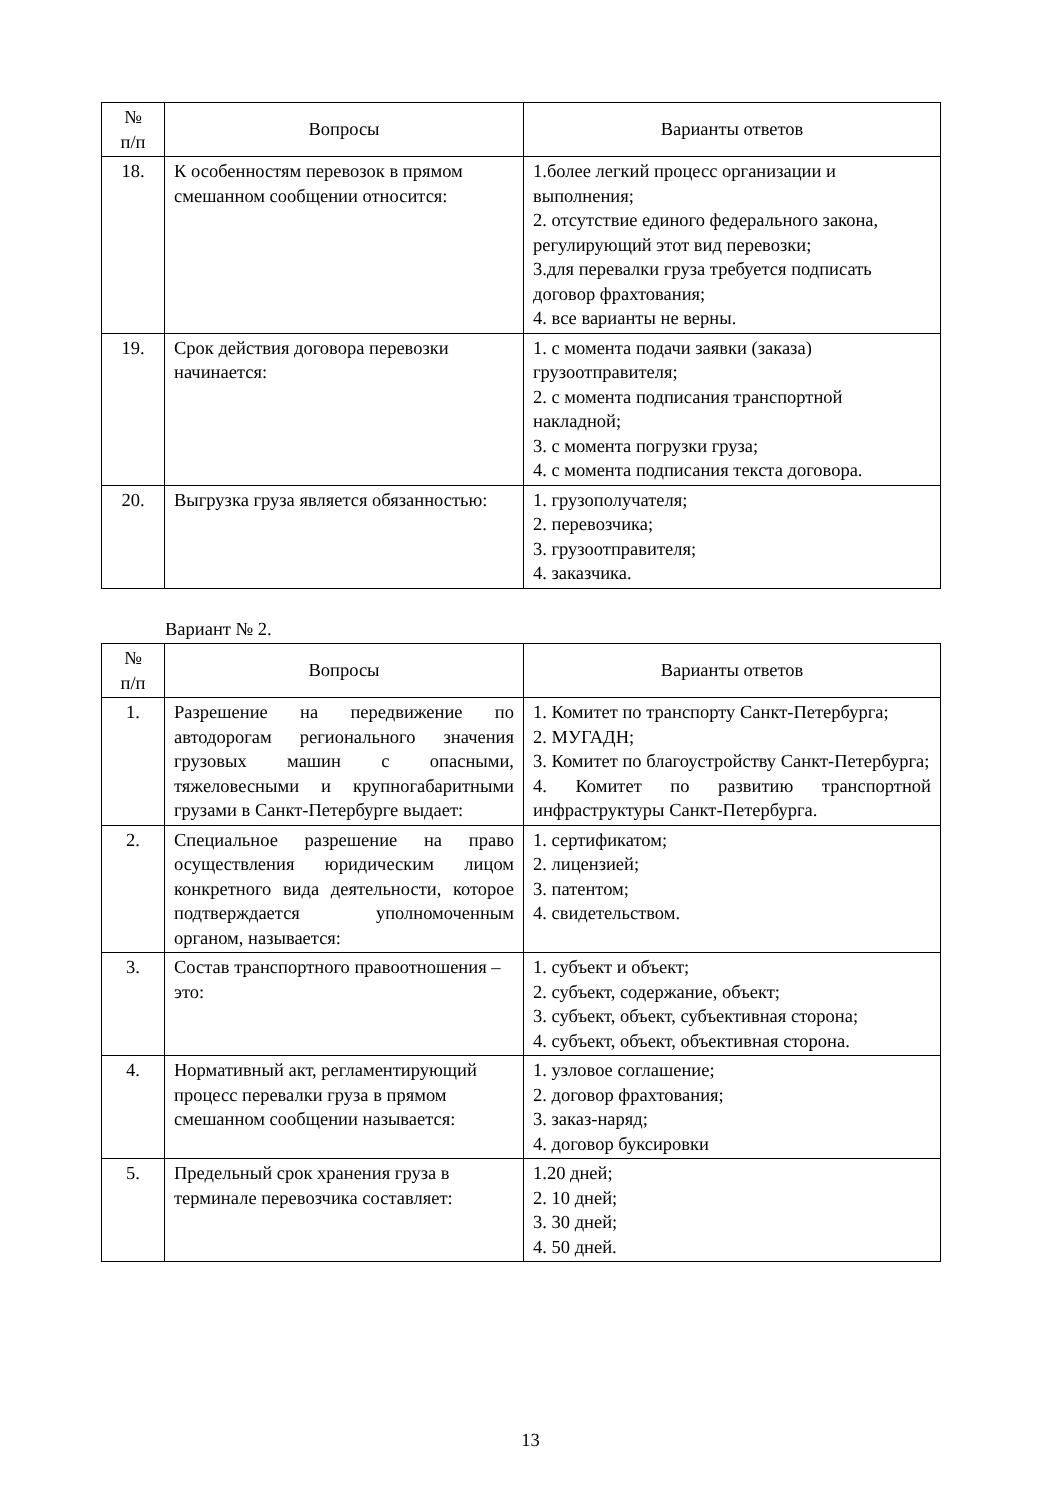| № п/п | Вопросы | Варианты ответов |
| --- | --- | --- |
| 18. | К особенностям перевозок в прямом смешанном сообщении относится: | 1.более легкий процесс организации и выполнения; 2. отсутствие единого федерального закона, регулирующий этот вид перевозки; 3.для перевалки груза требуется подписать договор фрахтования; 4. все варианты не верны. |
| 19. | Срок действия договора перевозки начинается: | 1. с момента подачи заявки (заказа) грузоотправителя; 2. с момента подписания транспортной накладной; 3. с момента погрузки груза; 4. с момента подписания текста договора. |
| 20. | Выгрузка груза является обязанностью: | 1. грузополучателя; 2. перевозчика; 3. грузоотправителя; 4. заказчика. |
Вариант № 2.
| № п/п | Вопросы | Варианты ответов |
| --- | --- | --- |
| 1. | Разрешение на передвижение по автодорогам регионального значения грузовых машин с опасными, тяжеловесными и крупногабаритными грузами в Санкт-Петербурге выдает: | 1. Комитет по транспорту Санкт-Петербурга; 2. МУГАДН; 3. Комитет по благоустройству Санкт-Петербурга; 4. Комитет по развитию транспортной инфраструктуры Санкт-Петербурга. |
| 2. | Специальное разрешение на право осуществления юридическим лицом конкретного вида деятельности, которое подтверждается уполномоченным органом, называется: | 1. сертификатом; 2. лицензией; 3. патентом; 4. свидетельством. |
| 3. | Состав транспортного правоотношения – это: | 1. субъект и объект; 2. субъект, содержание, объект; 3. субъект, объект, субъективная сторона; 4. субъект, объект, объективная сторона. |
| 4. | Нормативный акт, регламентирующий процесс перевалки груза в прямом смешанном сообщении называется: | 1. узловое соглашение; 2. договор фрахтования; 3. заказ-наряд; 4. договор буксировки |
| 5. | Предельный срок хранения груза в терминале перевозчика составляет: | 1.20 дней; 2. 10 дней; 3. 30 дней; 4. 50 дней. |
13